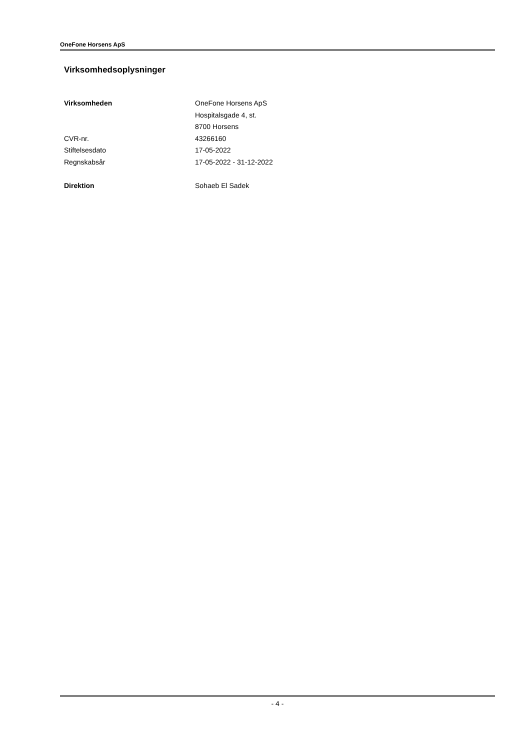OneFone Horsens ApS
Virksomhedsoplysninger
| Virksomheden | OneFone Horsens ApS |
| | Hospitalsgade 4, st. |
| | 8700 Horsens |
| CVR-nr. | 43266160 |
| Stiftelsesdato | 17-05-2022 |
| Regnskabsår | 17-05-2022 - 31-12-2022 |
| Direktion | Sohaeb El Sadek |
- 4 -